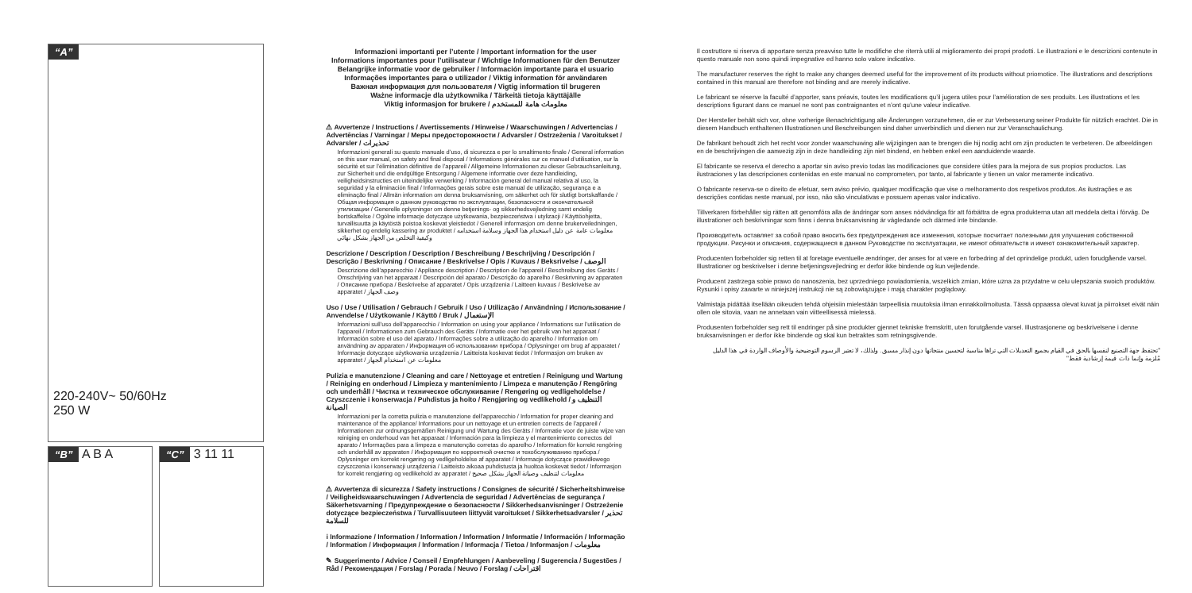“A”
220-240V~ 50/60Hz
250 W
“B” A B A
“C” 3 11 11
Informazioni importanti per l’utente / Important information for the user
Informations importantes pour l’utilisateur / Wichtige Informationen für den Benutzer
Belangrijke informatie voor de gebruiker / Información importante para el usuario
Informações importantes para o utilizador / Viktig information för användaren
Важная информация для пользователя / Vigtig information til brugeren
Ważne informacje dla użytkownika / Tärkeitä tietoja käyttäjälle
Viktig informasjon for brukere / معلومات هامة للمستخدم
⚠ Avvertenze / Instructions / Avertissements / Hinweise / Waarschuwingen / Advertencias / Advertências / Varningar / Меры предосторожности / Advarsler / Ostrzeżenia / Varoitukset / Advarsler / تحذيرات
Informazioni generali su questo manuale d’uso, di sicurezza e per lo smaltimento finale / General information on this user manual, on safety and final disposal / Informations générales sur ce manuel d’utilisation, sur la sécurité et sur l’élimination définitive de l’appareil / Allgemeine Informationen zu dieser Gebrauchsanleitung, zur Sicherheit und die endgültige Entsorgung / Algemene informatie over deze handleiding, veiligheidsinstructies en uiteindelijke verwerking / Información general del manual relativa al uso, la seguridad y la eliminación final / Informações gerais sobre este manual de utilização, segurança e a eliminação final / Allmän information om denna bruksanvisning, om säkerhet och för slutligt bortskaffande / Общая информация о данном руководстве по эксплуатации, безопасности и окончательной утилизации / Generelle oplysninger om denne betjenings- og sikkerhedsvejledning samt endelig bortskaffelse / Ogólne informacje dotyczące użytkowania, bezpieczeństwa i utylizacji / Käyttöohjetta, turvallisuutta ja käytöstä poistoa koskevat yleistiedot / Generell informasjon om denne brukerveiledningen, sikkerhet og endelig kassering av produktet / معلومات عامة عن دليل استخدام هذا الجهاز وسلامة استخدامه وكيفية التخلص من الجهاز بشكل نهائي
Descrizione / Description / Description / Beschreibung / Beschrijving / Descripción / Descrição / Beskrivning / Описание / Beskrivelse / Opis / Kuvaus / Beksrivelse / الوصف
Descrizione dell’apparecchio / Appliance description / Description de l’appareil / Beschreibung des Geräts / Omschrijving van het apparaat / Descripción del aparato / Descrição do aparelho / Beskrivning av apparaten / Описание прибора / Beskrivelse af apparatet / Opis urządzenia / Laitteen kuvaus / Beskrivelse av apparatet / وصف الجهاز
Uso / Use / Utilisation / Gebrauch / Gebruik / Uso / Utilização / Användning / Использование / Anvendelse / Użytkowanie / Käyttö / Bruk / الإستعمال
Informazioni sull’uso dell’apparecchio / Information on using your appliance / Informations sur l’utilisation de l’appareil / Informationen zum Gebrauch des Geräts / Informatie over het gebruik van het apparaat / Información sobre el uso del aparato / Informações sobre a utilização do aparelho / Information om användning av apparaten / Информация об использовании прибора / Oplysninger om brug af apparatet / Informacje dotyczące użytkowania urządzenia / Laitteista koskevat tiedot / Informasjon om bruken av apparatet / معلومات عن استخدام الجهاز
Pulizia e manutenzione / Cleaning and care / Nettoyage et entretien / Reinigung und Wartung / Reiniging en onderhoud / Limpieza y mantenimiento / Limpeza e manutenção / Rengöring och underhåll / Чистка и техническое обслуживание / Rengøring og vedligeholdelse / Czyszczenie i konserwacja / Puhdistus ja hoito / Rengjøring og vedlikehold / التنظيف و الصيانة
Informazioni per la corretta pulizia e manutenzione dell’apparecchio / Information for proper cleaning and maintenance of the appliance/ Informations pour un nettoyage et un entretien corrects de l’appareil / Informationen zur ordnungsgemäßen Reinigung und Wartung des Geräts / Informatie voor de juiste wijze van reiniging en onderhoud van het apparaat / Información para la limpieza y el mantenimiento correctos del aparato / Informações para a limpeza e manutenção corretas do aparelho / Information för korrekt rengöring och underhåll av apparaten / Информация по корректной очистке и техобслуживанию прибора / Oplysninger om korrekt rengøring og vedligeholdelse af apparatet / Informacje dotyczące prawidłowego czyszczenia i konserwacji urządzenia / Laitteisto aikoaa puhdistusta ja huoltoa koskevat tiedot / Informasjon for korrekt rengjøring og vedlikehold av apparatet / معلومات لتنظيف وصيانة الجهاز بشكل صحيح
⚠ Avvertenza di sicurezza / Safety instructions / Consignes de sécurité / Sicherheitshinweise / Veiligheidswaarschuwingen / Advertencia de seguridad / Advertências de segurança / Säkerhetsvarning / Предупреждение о безопасности / Sikkerhedsanvisninger / Ostrzeżenie dotyczące bezpieczeństwa / Turvallisuuteen liittyvät varoitukset / Sikkerhetsadvarsler / تحذير للسلامة
i Informazione / Information / Information / Information / Informatie / Información / Informação / Information / Информация / Information / Informacja / Tietoa / Informasjon / معلومات
✎ Suggerimento / Advice / Conseil / Empfehlungen / Aanbeveling / Sugerencia / Sugestões / Råd / Рекомендация / Forslag / Porada / Neuvo / Forslag / اقتراحات
Il costruttore si riserva di apportare senza preavviso tutte le modifiche che riterrà utili al miglioramento dei propri prodotti. Le illustrazioni e le descrizioni contenute in questo manuale non sono quindi impegnative ed hanno solo valore indicativo.
The manufacturer reserves the right to make any changes deemed useful for the improvement of its products without priornotice. The illustrations and descriptions contained in this manual are therefore not binding and are merely indicative.
Le fabricant se réserve la faculté d’apporter, sans préavis, toutes les modifications qu’il jugera utiles pour l’amélioration de ses produits. Les illustrations et les descriptions figurant dans ce manuel ne sont pas contraignantes et n’ont qu’une valeur indicative.
Der Hersteller behält sich vor, ohne vorherige Benachrichtigung alle Änderungen vorzunehmen, die er zur Verbesserung seiner Produkte für nützlich erachtet. Die in diesem Handbuch enthaltenen Illustrationen und Beschreibungen sind daher unverbindlich und dienen nur zur Veranschaulichung.
De fabrikant behoudt zich het recht voor zonder waarschuwing alle wijzigingen aan te brengen die hij nodig acht om zijn producten te verbeteren. De afbeeldingen en de beschrijvingen die aanwezig zijn in deze handleiding zijn niet bindend, en hebben enkel een aanduidende waarde.
El fabricante se reserva el derecho a aportar sin aviso previo todas las modificaciones que considere útiles para la mejora de sus propios productos. Las ilustraciones y las descripciones contenidas en este manual no comprometen, por tanto, al fabricante y tienen un valor meramente indicativo.
O fabricante reserva-se o direito de efetuar, sem aviso prévio, qualquer modificação que vise o melhoramento dos respetivos produtos. As ilustrações e as descrições contidas neste manual, por isso, não são vinculativas e possuem apenas valor indicativo.
Tillverkaren förbehåller sig rätten att genomföra alla de ändringar som anses nödvändiga för att förbättra de egna produkterna utan att meddela detta i förväg. De illustrationer och beskrivningar som finns i denna bruksanvisning är vägledande och därmed inte bindande.
Производитель оставляет за собой право вносить без предупреждения все изменения, которые посчитает полезными для улучшения собственной продукции. Рисунки и описания, содержащиеся в данном Руководстве по эксплуатации, не имеют обязательств и имеют ознакомительный характер.
Producenten forbeholder sig retten til at foretage eventuelle ændringer, der anses for at være en forbedring af det oprindelige produkt, uden forudgående varsel. Illustrationer og beskrivelser i denne betjeningsvejledning er derfor ikke bindende og kun vejledende.
Producent zastrzega sobie prawo do nanoszenia, bez uprzedniego powiadomienia, wszelkich zmian, które uzna za przydatne w celu ulepszania swoich produktów. Rysunki i opisy zawarte w niniejszej instrukcji nie są zobowiązujące i mają charakter poglądowy.
Valmistaja pidättää itsellään oikeuden tehdä ohjeisiin mielestään tarpeellisia muutoksia ilman ennakkoilmoitusta. Tässä oppaassa olevat kuvat ja piirrokset eivät näin ollen ole sitovia, vaan ne annetaan vain viitteellisessä mielessä.
Produsenten forbeholder seg rett til endringer på sine produkter gjennet tekniske fremskritt, uten forutgående varsel. Illustrasjonene og beskrivelsene i denne bruksanvisningen er derfor ikke bindende og skal kun betraktes som retningsgivende.
"تحتفظ جهة التصنيع لنفسها بالحق في القيام بجميع التعديلات التي تراها مناسبة لتحسين منتجاتها دون إنذار مسبق. ولذلك، لا تعتبر الرسوم التوضيحية والأوصاف الواردة في هذا الدليل مُلزمة وإنما ذات قيمة إرشادية فقط"